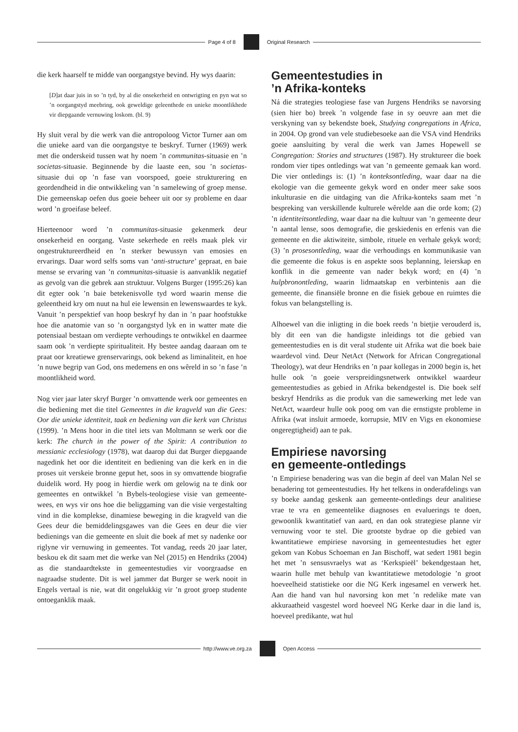Page 4 of 8 Original Research
die kerk haarself te midde van oorgangstye bevind. Hy wys daarin:
[D]at daar juis in so ’n tyd, by al die onsekerheid en ontwrigting en pyn wat so ’n oorgangstyd meebring, ook geweldige geleenthede en unieke moontlikhede vir diepgaande vernuwing loskom. (bl. 9)
Hy sluit veral by die werk van die antropoloog Victor Turner aan om die unieke aard van die oorgangstye te beskryf. Turner (1969) werk met die onderskeid tussen wat hy noem ’n communitas-situasie en ’n societas-situasie. Beginnende by die laaste een, sou ’n societas-situasie dui op ’n fase van voorspoed, goeie strukturering en geordendheid in die ontwikkeling van ’n samelewing of groep mense. Die gemeenskap oefen dus goeie beheer uit oor sy probleme en daar word ’n groeifase beleef.
Hierteenoor word ’n communitas-situasie gekenmerk deur onsekerheid en oorgang. Vaste sekerhede en reëls maak plek vir ongestruktureerdheid en ’n sterker bewussyn van emosies en ervarings. Daar word selfs soms van ‘anti-structure’ gepraat, en baie mense se ervaring van ’n communitas-situasie is aanvanklik negatief as gevolg van die gebrek aan struktuur. Volgens Burger (1995:26) kan dit egter ook ’n baie betekenisvolle tyd word waarin mense die geleentheid kry om nuut na hul eie lewensin en lewenswaardes te kyk. Vanuit ’n perspektief van hoop beskryf hy dan in ’n paar hoofstukke hoe die anatomie van so ’n oorgangstyd lyk en in watter mate die potensiaal bestaan om verdiepte verhoudings te ontwikkel en daarmee saam ook ’n verdiepte spiritualiteit. Hy bestee aandag daaraan om te praat oor kreatiewe grenservarings, ook bekend as liminaliteit, en hoe ’n nuwe begrip van God, ons medemens en ons wêreld in so ’n fase ’n moontlikheid word.
Nog vier jaar later skryf Burger ’n omvattende werk oor gemeentes en die bediening met die titel Gemeentes in die kragveld van die Gees: Oor die unieke identiteit, taak en bediening van die kerk van Christus (1999). ’n Mens hoor in die titel iets van Moltmann se werk oor die kerk: The church in the power of the Spirit: A contribution to messianic ecclesiology (1978), wat daarop dui dat Burger diepgaande nagedink het oor die identiteit en bediening van die kerk en in die proses uit verskeie bronne geput het, soos in sy omvattende biografie duidelik word. Hy poog in hierdie werk om gelowig na te dink oor gemeentes en ontwikkel ’n Bybels-teologiese visie van gemeente-wees, en wys vir ons hoe die beliggaming van die visie vergestalting vind in die komplekse, dinamiese beweging in die kragveld van die Gees deur die bemiddelingsgawes van die Gees en deur die vier bedienings van die gemeente en sluit die boek af met sy nadenke oor riglyne vir vernuwing in gemeentes. Tot vandag, reeds 20 jaar later, beskou ek dit saam met die werke van Nel (2015) en Hendriks (2004) as die standaardtekste in gemeentestudies vir voorgraadse en nagraadse studente. Dit is wel jammer dat Burger se werk nooit in Engels vertaal is nie, wat dit ongelukkig vir ’n groot groep studente ontoeganklik maak.
Gemeentestudies in
’n Afrika-konteks
Ná die strategies teologiese fase van Jurgens Hendriks se navorsing (sien hier bo) breek ’n volgende fase in sy oeuvre aan met die verskyning van sy bekendste boek, Studying congregations in Africa, in 2004. Op grond van vele studiebesoeke aan die VSA vind Hendriks goeie aansluiting by veral die werk van James Hopewell se Congregation: Stories and structures (1987). Hy struktureer die boek rondom vier tipes ontledings wat van ’n gemeente gemaak kan word. Die vier ontledings is: (1) ’n konteksontleding, waar daar na die ekologie van die gemeente gekyk word en onder meer sake soos inkulturasie en die uitdaging van die Afrika-konteks saam met ’n bespreking van verskillende kulturele wêrelde aan die orde kom; (2) ’n identiteitsontleding, waar daar na die kultuur van ’n gemeente deur ’n aantal lense, soos demografie, die geskiedenis en erfenis van die gemeente en die aktiwiteite, simbole, rituele en verhale gekyk word; (3) ’n prosesontleding, waar die verhoudings en kommunikasie van die gemeente die fokus is en aspekte soos beplanning, leierskap en konflik in die gemeente van nader bekyk word; en (4) ’n hulpbronontleding, waarin lidmaatskap en verbintenis aan die gemeente, die finansiële bronne en die fisiek geboue en ruimtes die fokus van belangstelling is.
Alhoewel van die inligting in die boek reeds ’n bietjie verouderd is, bly dit een van die handigste inleidings tot die gebied van gemeentestudies en is dit veral studente uit Afrika wat die boek baie waardevol vind. Deur NetAct (Network for African Congregational Theology), wat deur Hendriks en ’n paar kollegas in 2000 begin is, het hulle ook ’n goeie verspreidingsnetwerk ontwikkel waardeur gemeentestudies as gebied in Afrika bekendgestel is. Die boek self beskryf Hendriks as die produk van die samewerking met lede van NetAct, waardeur hulle ook poog om van die ernstigste probleme in Afrika (wat insluit armoede, korrupsie, MIV en Vigs en ekonomiese ongeregtigheid) aan te pak.
Empiriese navorsing
en gemeente-ontledings
’n Empiriese benadering was van die begin af deel van Malan Nel se benadering tot gemeentestudies. Hy het telkens in onderafdelings van sy boeke aandag geskenk aan gemeente-ontledings deur analitiese vrae te vra en gemeentelike diagnoses en evaluerings te doen, gewoonlik kwantitatief van aard, en dan ook strategiese planne vir vernuwing voor te stel. Die grootste bydrae op die gebied van kwantitatiewe empiriese navorsing in gemeentestudies het egter gekom van Kobus Schoeman en Jan Bischoff, wat sedert 1981 begin het met ’n sensusvraelys wat as ‘Kerkspieël’ bekendgestaan het, waarin hulle met behulp van kwantitatiewe metodologie ’n groot hoeveelheid statistieke oor die NG Kerk ingesamel en verwerk het. Aan die hand van hul navorsing kon met ’n redelike mate van akkuraatheid vasgestel word hoeveel NG Kerke daar in die land is, hoeveel predikante, wat hul
http://www.ve.org.za Open Access